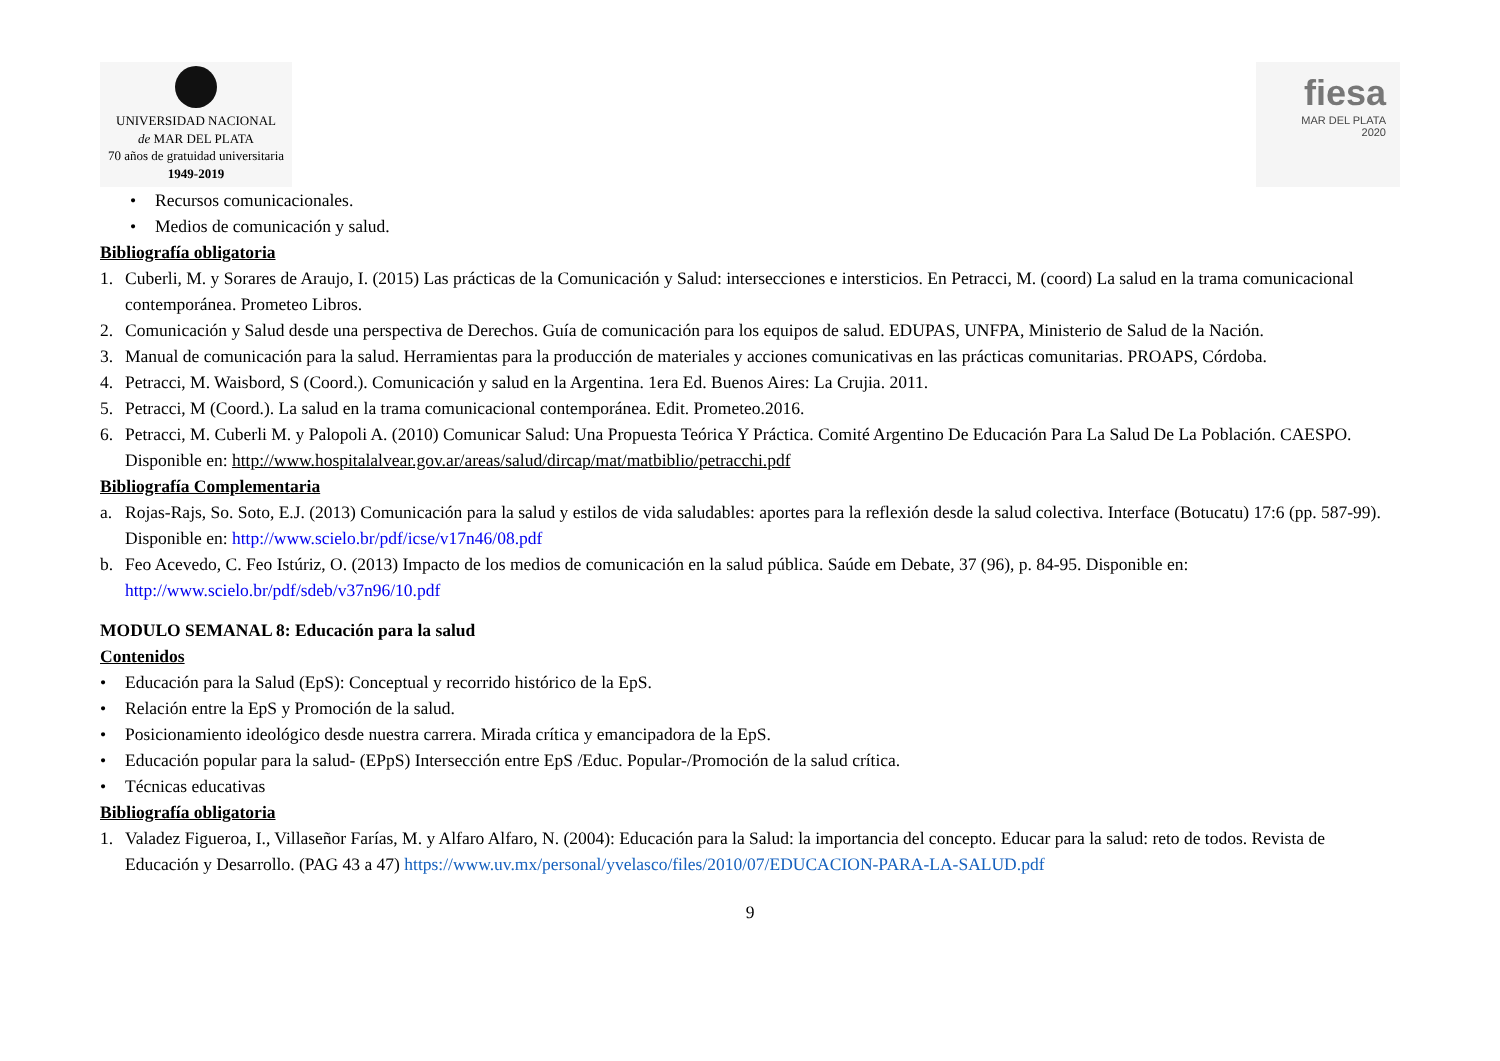UNIVERSIDAD NACIONAL
de MAR DEL PLATA
70 años de gratuidad universitaria
1949-2019
fiesa
MAR DEL PLATA
2020
• Recursos comunicacionales.
• Medios de comunicación y salud.
Bibliografía obligatoria
1. Cuberli, M. y Sorares de Araujo, I. (2015) Las prácticas de la Comunicación y Salud: intersecciones e intersticios. En Petracci, M. (coord) La salud en la trama comunicacional contemporánea. Prometeo Libros.
2. Comunicación y Salud desde una perspectiva de Derechos. Guía de comunicación para los equipos de salud. EDUPAS, UNFPA, Ministerio de Salud de la Nación.
3. Manual de comunicación para la salud. Herramientas para la producción de materiales y acciones comunicativas en las prácticas comunitarias. PROAPS, Córdoba.
4. Petracci, M. Waisbord, S (Coord.). Comunicación y salud en la Argentina. 1era Ed. Buenos Aires: La Crujia. 2011.
5. Petracci, M (Coord.). La salud en la trama comunicacional contemporánea. Edit. Prometeo.2016.
6. Petracci, M. Cuberli M. y Palopoli A. (2010) Comunicar Salud: Una Propuesta Teórica Y Práctica. Comité Argentino De Educación Para La Salud De La Población. CAESPO. Disponible en: http://www.hospitalalvear.gov.ar/areas/salud/dircap/mat/matbiblio/petracchi.pdf
Bibliografía Complementaria
a. Rojas-Rajs, So. Soto, E.J. (2013) Comunicación para la salud y estilos de vida saludables: aportes para la reflexión desde la salud colectiva. Interface (Botucatu) 17:6 (pp. 587-99). Disponible en: http://www.scielo.br/pdf/icse/v17n46/08.pdf
b. Feo Acevedo, C. Feo Istúriz, O. (2013) Impacto de los medios de comunicación en la salud pública. Saúde em Debate, 37 (96), p. 84-95. Disponible en: http://www.scielo.br/pdf/sdeb/v37n96/10.pdf
MODULO SEMANAL 8: Educación para la salud
Contenidos
• Educación para la Salud (EpS): Conceptual y recorrido histórico de la EpS.
• Relación entre la EpS y Promoción de la salud.
• Posicionamiento ideológico desde nuestra carrera. Mirada crítica y emancipadora de la EpS.
• Educación popular para la salud- (EPpS) Intersección entre EpS /Educ. Popular-/Promoción de la salud crítica.
• Técnicas educativas
Bibliografía obligatoria
1. Valadez Figueroa, I., Villaseñor Farías, M. y Alfaro Alfaro, N. (2004): Educación para la Salud: la importancia del concepto. Educar para la salud: reto de todos. Revista de Educación y Desarrollo. (PAG 43 a 47) https://www.uv.mx/personal/yvelasco/files/2010/07/EDUCACION-PARA-LA-SALUD.pdf
9